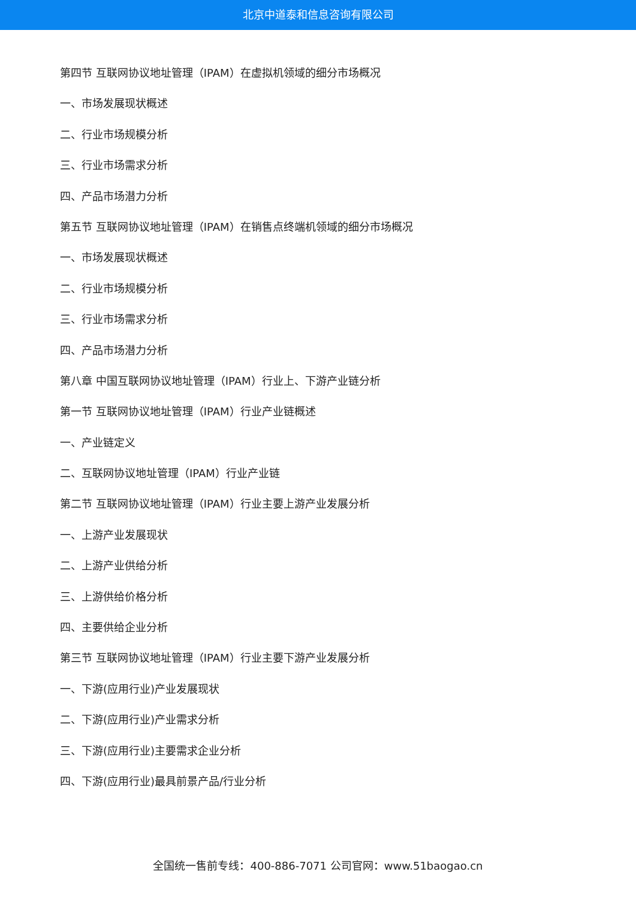北京中道泰和信息咨询有限公司
第四节 互联网协议地址管理（IPAM）在虚拟机领域的细分市场概况
一、市场发展现状概述
二、行业市场规模分析
三、行业市场需求分析
四、产品市场潜力分析
第五节 互联网协议地址管理（IPAM）在销售点终端机领域的细分市场概况
一、市场发展现状概述
二、行业市场规模分析
三、行业市场需求分析
四、产品市场潜力分析
第八章 中国互联网协议地址管理（IPAM）行业上、下游产业链分析
第一节 互联网协议地址管理（IPAM）行业产业链概述
一、产业链定义
二、互联网协议地址管理（IPAM）行业产业链
第二节 互联网协议地址管理（IPAM）行业主要上游产业发展分析
一、上游产业发展现状
二、上游产业供给分析
三、上游供给价格分析
四、主要供给企业分析
第三节 互联网协议地址管理（IPAM）行业主要下游产业发展分析
一、下游(应用行业)产业发展现状
二、下游(应用行业)产业需求分析
三、下游(应用行业)主要需求企业分析
四、下游(应用行业)最具前景产品/行业分析
全国统一售前专线：400-886-7071 公司官网：www.51baogao.cn